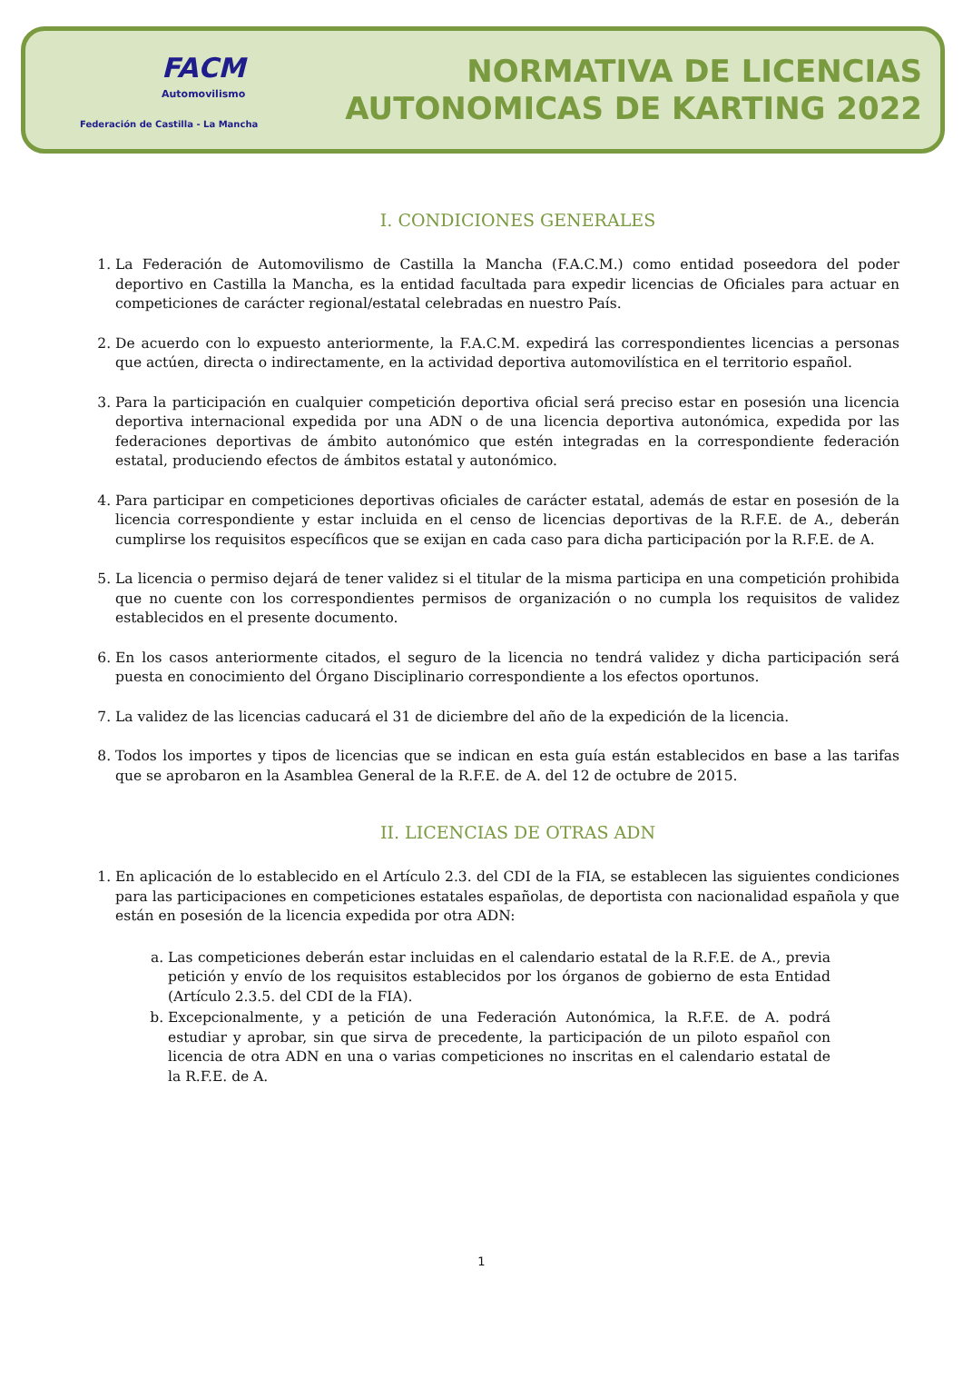FACM
Automovilismo
Federación de Castilla - La Mancha
NORMATIVA DE LICENCIAS
AUTONOMICAS DE KARTING 2022
I. CONDICIONES GENERALES
1. La Federación de Automovilismo de Castilla la Mancha (F.A.C.M.) como entidad poseedora del poder deportivo en Castilla la Mancha, es la entidad facultada para expedir licencias de Oficiales para actuar en competiciones de carácter regional/estatal celebradas en nuestro País.
2. De acuerdo con lo expuesto anteriormente, la F.A.C.M. expedirá las correspondientes licencias a personas que actúen, directa o indirectamente, en la actividad deportiva automovilística en el territorio español.
3. Para la participación en cualquier competición deportiva oficial será preciso estar en posesión una licencia deportiva internacional expedida por una ADN o de una licencia deportiva autonómica, expedida por las federaciones deportivas de ámbito autonómico que estén integradas en la correspondiente federación estatal, produciendo efectos de ámbitos estatal y autonómico.
4. Para participar en competiciones deportivas oficiales de carácter estatal, además de estar en posesión de la licencia correspondiente y estar incluida en el censo de licencias deportivas de la R.F.E. de A., deberán cumplirse los requisitos específicos que se exijan en cada caso para dicha participación por la R.F.E. de A.
5. La licencia o permiso dejará de tener validez si el titular de la misma participa en una competición prohibida que no cuente con los correspondientes permisos de organización o no cumpla los requisitos de validez establecidos en el presente documento.
6. En los casos anteriormente citados, el seguro de la licencia no tendrá validez y dicha participación será puesta en conocimiento del Órgano Disciplinario correspondiente a los efectos oportunos.
7. La validez de las licencias caducará el 31 de diciembre del año de la expedición de la licencia.
8. Todos los importes y tipos de licencias que se indican en esta guía están establecidos en base a las tarifas que se aprobaron en la Asamblea General de la R.F.E. de A. del 12 de octubre de 2015.
II. LICENCIAS DE OTRAS ADN
1. En aplicación de lo establecido en el Artículo 2.3. del CDI de la FIA, se establecen las siguientes condiciones para las participaciones en competiciones estatales españolas, de deportista con nacionalidad española y que están en posesión de la licencia expedida por otra ADN:
a. Las competiciones deberán estar incluidas en el calendario estatal de la R.F.E. de A., previa petición y envío de los requisitos establecidos por los órganos de gobierno de esta Entidad (Artículo 2.3.5. del CDI de la FIA).
b. Excepcionalmente, y a petición de una Federación Autonómica, la R.F.E. de A. podrá estudiar y aprobar, sin que sirva de precedente, la participación de un piloto español con licencia de otra ADN en una o varias competiciones no inscritas en el calendario estatal de la R.F.E. de A.
1